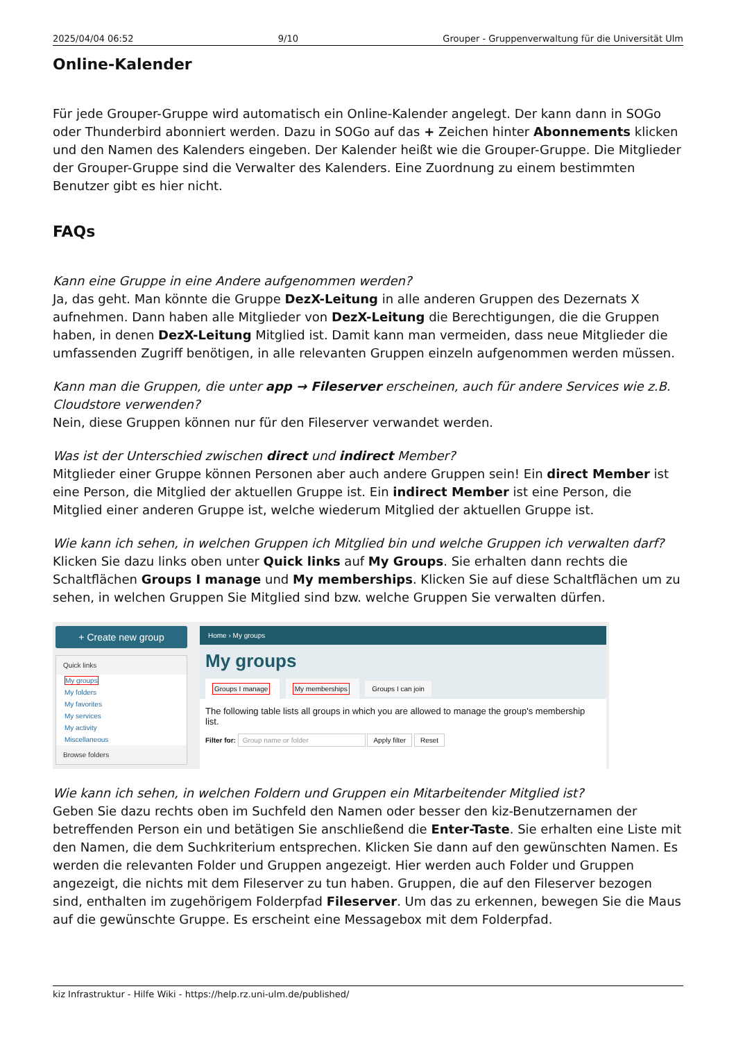2025/04/04 06:52 9/10 Grouper - Gruppenverwaltung für die Universität Ulm
Online-Kalender
Für jede Grouper-Gruppe wird automatisch ein Online-Kalender angelegt. Der kann dann in SOGo oder Thunderbird abonniert werden. Dazu in SOGo auf das + Zeichen hinter Abonnements klicken und den Namen des Kalenders eingeben. Der Kalender heißt wie die Grouper-Gruppe. Die Mitglieder der Grouper-Gruppe sind die Verwalter des Kalenders. Eine Zuordnung zu einem bestimmten Benutzer gibt es hier nicht.
FAQs
Kann eine Gruppe in eine Andere aufgenommen werden?
Ja, das geht. Man könnte die Gruppe DezX-Leitung in alle anderen Gruppen des Dezernats X aufnehmen. Dann haben alle Mitglieder von DezX-Leitung die Berechtigungen, die die Gruppen haben, in denen DezX-Leitung Mitglied ist. Damit kann man vermeiden, dass neue Mitglieder die umfassenden Zugriff benötigen, in alle relevanten Gruppen einzeln aufgenommen werden müssen.
Kann man die Gruppen, die unter app → Fileserver erscheinen, auch für andere Services wie z.B. Cloudstore verwenden?
Nein, diese Gruppen können nur für den Fileserver verwandet werden.
Was ist der Unterschied zwischen direct und indirect Member?
Mitglieder einer Gruppe können Personen aber auch andere Gruppen sein! Ein direct Member ist eine Person, die Mitglied der aktuellen Gruppe ist. Ein indirect Member ist eine Person, die Mitglied einer anderen Gruppe ist, welche wiederum Mitglied der aktuellen Gruppe ist.
Wie kann ich sehen, in welchen Gruppen ich Mitglied bin und welche Gruppen ich verwalten darf?
Klicken Sie dazu links oben unter Quick links auf My Groups. Sie erhalten dann rechts die Schaltflächen Groups I manage und My memberships. Klicken Sie auf diese Schaltflächen um zu sehen, in welchen Gruppen Sie Mitglied sind bzw. welche Gruppen Sie verwalten dürfen.
+ Create new group
Quick links
My groups
My folders
My favorites
My services
My activity
Miscellaneous
Browse folders
Home › My groups
My groups
Groups I manage My memberships Groups I can join
The following table lists all groups in which you are allowed to manage the group's membership list.
Filter for: Group name or folder Apply filter Reset
Wie kann ich sehen, in welchen Foldern und Gruppen ein Mitarbeitender Mitglied ist?
Geben Sie dazu rechts oben im Suchfeld den Namen oder besser den kiz-Benutzernamen der betreffenden Person ein und betätigen Sie anschließend die Enter-Taste. Sie erhalten eine Liste mit den Namen, die dem Suchkriterium entsprechen. Klicken Sie dann auf den gewünschten Namen. Es werden die relevanten Folder und Gruppen angezeigt. Hier werden auch Folder und Gruppen angezeigt, die nichts mit dem Fileserver zu tun haben. Gruppen, die auf den Fileserver bezogen sind, enthalten im zugehörigem Folderpfad Fileserver. Um das zu erkennen, bewegen Sie die Maus auf die gewünschte Gruppe. Es erscheint eine Messagebox mit dem Folderpfad.
kiz Infrastruktur - Hilfe Wiki - https://help.rz.uni-ulm.de/published/